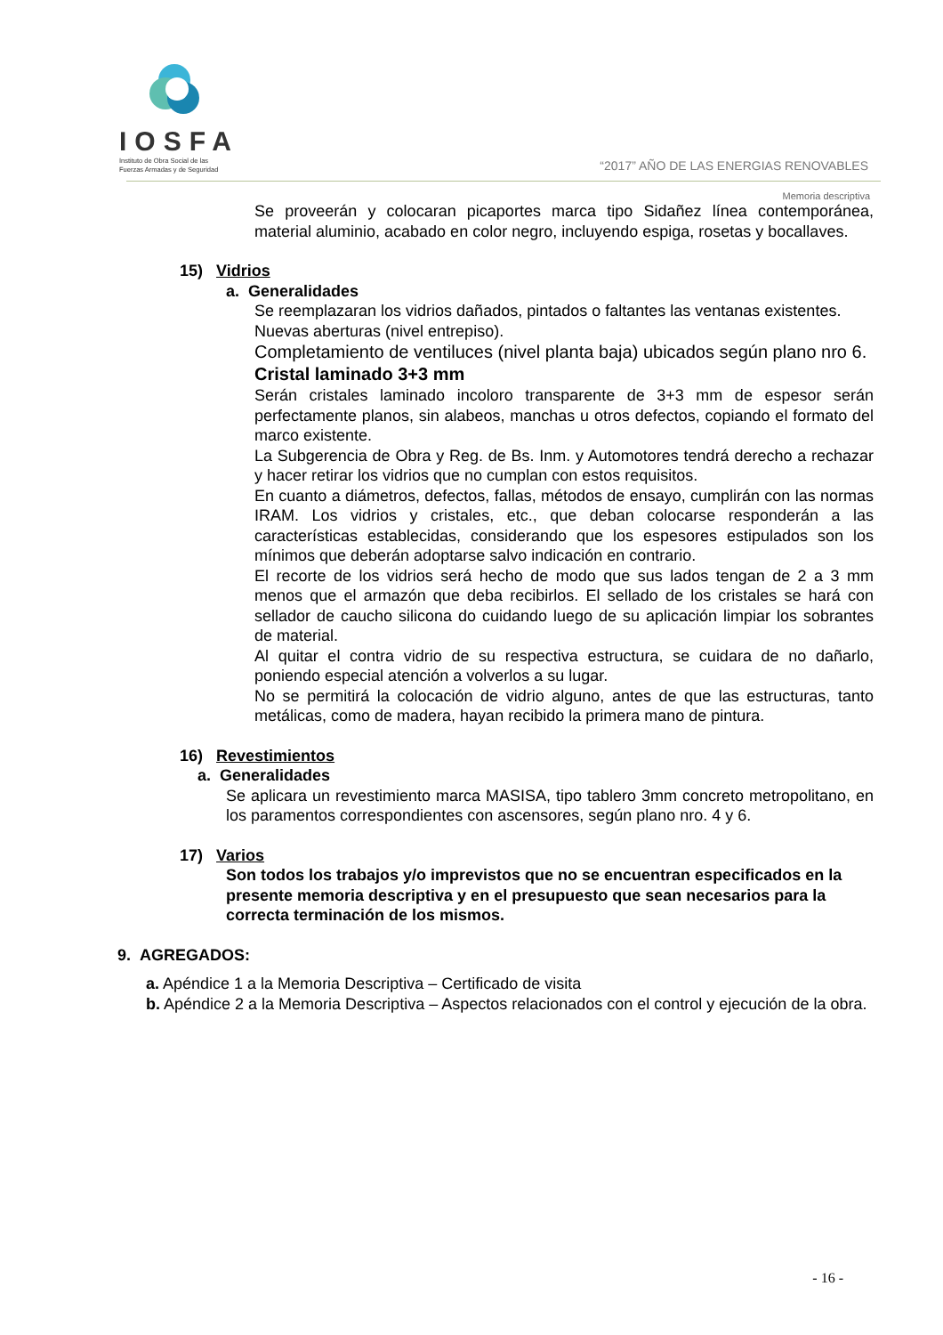IOSFA
Instituto de Obra Social de las
Fuerzas Armadas y de Seguridad
“2017” AÑO DE LAS ENERGIAS RENOVABLES
Memoria descriptiva
Se proveerán y colocaran picaportes marca tipo Sidañez línea contemporánea, material aluminio, acabado en color negro, incluyendo espiga, rosetas y bocallaves.
15) Vidrios
a. Generalidades
Se reemplazaran los vidrios dañados, pintados o faltantes las ventanas existentes.
Nuevas aberturas (nivel entrepiso).
Completamiento de ventiluces (nivel planta baja) ubicados según plano nro 6.
Cristal laminado 3+3 mm
Serán cristales laminado incoloro transparente de 3+3 mm de espesor serán perfectamente planos, sin alabeos, manchas u otros defectos, copiando el formato del marco existente.
La Subgerencia de Obra y Reg. de Bs. Inm. y Automotores tendrá derecho a rechazar y hacer retirar los vidrios que no cumplan con estos requisitos.
En cuanto a diámetros, defectos, fallas, métodos de ensayo, cumplirán con las normas IRAM. Los vidrios y cristales, etc., que deban colocarse responderán a las características establecidas, considerando que los espesores estipulados son los mínimos que deberán adoptarse salvo indicación en contrario.
El recorte de los vidrios será hecho de modo que sus lados tengan de 2 a 3 mm menos que el armazón que deba recibirlos. El sellado de los cristales se hará con sellador de caucho silicona do cuidando luego de su aplicación limpiar los sobrantes de material.
Al quitar el contra vidrio de su respectiva estructura, se cuidara de no dañarlo, poniendo especial atención a volverlos a su lugar.
No se permitirá la colocación de vidrio alguno, antes de que las estructuras, tanto metálicas, como de madera, hayan recibido la primera mano de pintura.
16) Revestimientos
a. Generalidades
Se aplicara un revestimiento marca MASISA, tipo tablero 3mm concreto metropolitano, en los paramentos correspondientes con ascensores, según plano nro. 4 y 6.
17) Varios
Son todos los trabajos y/o imprevistos que no se encuentran especificados en la presente memoria descriptiva y en el presupuesto que sean necesarios para la correcta terminación de los mismos.
9. AGREGADOS:
a. Apéndice 1 a la Memoria Descriptiva – Certificado de visita
b. Apéndice 2 a la Memoria Descriptiva – Aspectos relacionados con el control y ejecución de la obra.
- 16 -